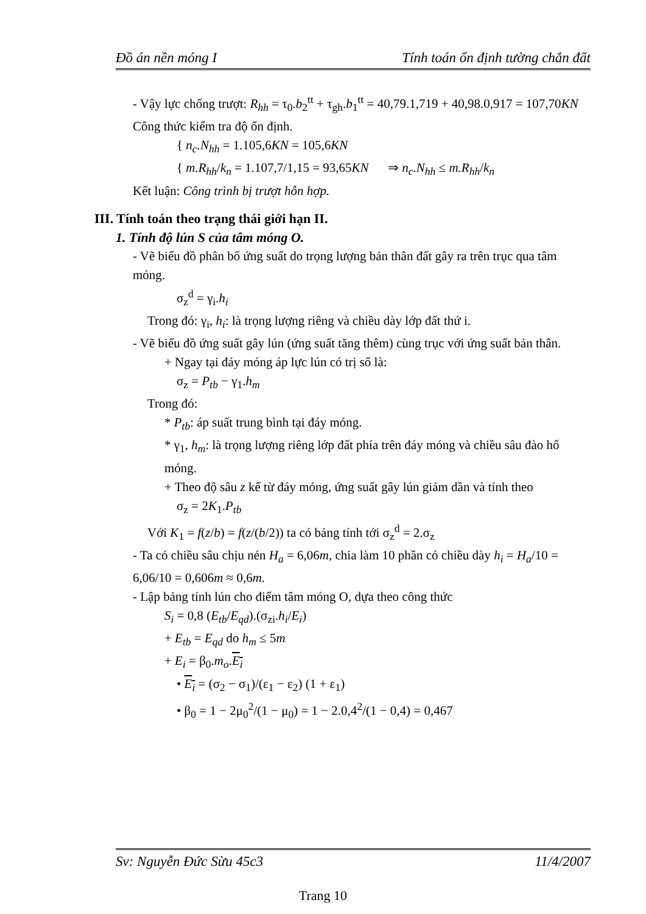Đồ án nền móng I Tính toán ổn định tường chắn đất
- Vậy lực chống trượt: R<sub>hh</sub> = τ<sub>0</sub>.b<sub>2</sub><sup>tt</sup> + τ<sub>gh</sub>.b<sub>1</sub><sup>tt</sup> = 40,79.1,719 + 40,98.0,917 = 107,70KN
Công thức kiểm tra độ ổn định.
{ n<sub>c</sub>.N<sub>hh</sub> = 1.105,6KN = 105,6KN
{ m.R<sub>hh</sub>/k<sub>n</sub> = 1.107,7/1,15 = 93,65KN ⇒ n<sub>c</sub>.N<sub>hh</sub> ≤ m.R<sub>hh</sub>/k<sub>n</sub>
Kết luận: Công trình bị trượt hỗn hợp.
III. Tính toán theo trạng thái giới hạn II.
1. Tính độ lún S của tâm móng O.
- Vẽ biểu đồ phân bố ứng suất do trọng lượng bản thân đất gây ra trên trục qua tâm móng.
σ<sub>z</sub><sup>d</sup> = γ<sub>i</sub>.h<sub>i</sub>
Trong đó: γ<sub>i</sub>, h<sub>i</sub>: là trọng lượng riêng và chiều dày lớp đất thứ i.
- Vẽ biểu đồ ứng suất gây lún (ứng suất tăng thêm) cùng trục với ứng suất bản thân.
+ Ngay tại đáy móng áp lực lún có trị số là:
σ<sub>z</sub> = P<sub>tb</sub> − γ<sub>1</sub>.h<sub>m</sub>
Trong đó:
* P<sub>tb</sub>: áp suất trung bình tại đáy móng.
* γ<sub>1</sub>, h<sub>m</sub>: là trọng lượng riêng lớp đất phía trên đáy móng và chiều sâu đào hố móng.
+ Theo độ sâu z kể từ đáy móng, ứng suất gây lún giảm dần và tính theo
σ<sub>z</sub> = 2K<sub>1</sub>.P<sub>tb</sub>
Với K<sub>1</sub> = f(z/b) = f(z/(b/2)) ta có bảng tính tới σ<sub>z</sub><sup>d</sup> = 2.σ<sub>z</sub>
- Ta có chiều sâu chịu nén H<sub>a</sub> = 6,06m, chia làm 10 phần có chiều dày h<sub>i</sub> = H<sub>a</sub>/10 = 6,06/10 = 0,606m ≈ 0,6m.
- Lập bảng tính lún cho điểm tâm móng O, dựa theo công thức
S<sub>i</sub> = 0,8 (E<sub>tb</sub>/E<sub>qd</sub>).(σ<sub>zi</sub>.h<sub>i</sub>/E<sub>i</sub>)
+ E<sub>tb</sub> = E<sub>qd</sub> do h<sub>m</sub> ≤ 5m
+ E<sub>i</sub> = β<sub>0</sub>.m<sub>o</sub>.E<sub>i</sub>
• E<sub>i</sub> = (σ<sub>2</sub> − σ<sub>1</sub>)/(ε<sub>1</sub> − ε<sub>2</sub>) (1 + ε<sub>1</sub>)
• β<sub>0</sub> = 1 − 2μ<sub>0</sub><sup>2</sup>/(1 − μ<sub>0</sub>) = 1 − 2.0,4<sup>2</sup>/(1 − 0,4) = 0,467
Sv: Nguyễn Đức Sừu 45c3 11/4/2007
Trang 10